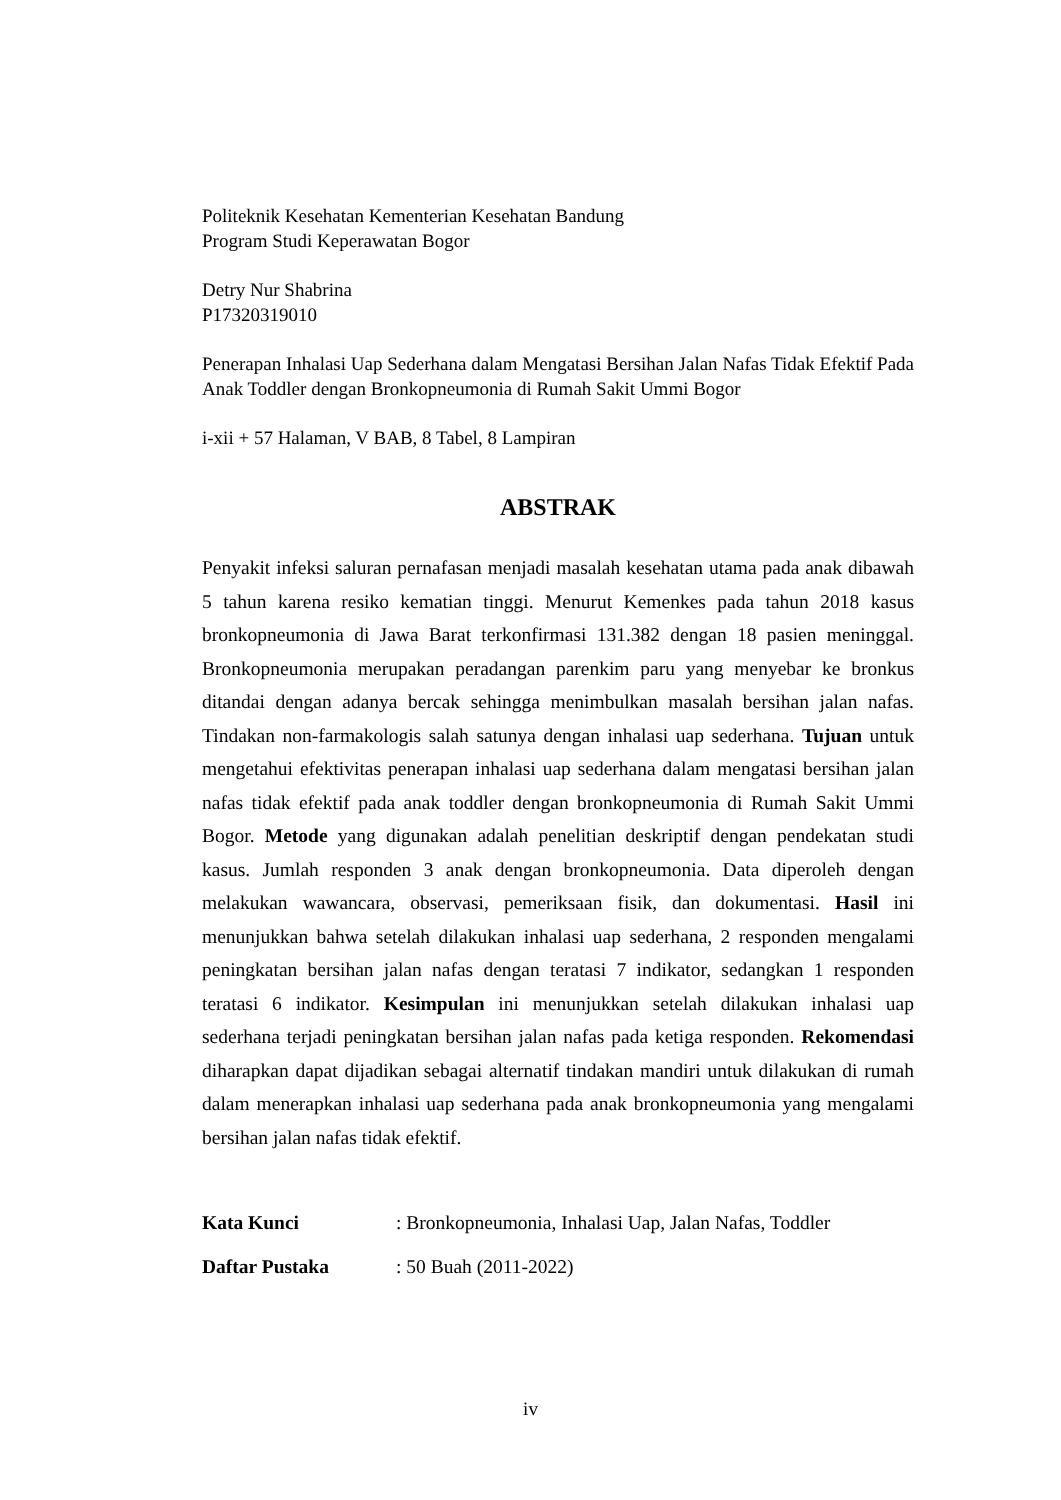Politeknik Kesehatan Kementerian Kesehatan Bandung
Program Studi Keperawatan Bogor
Detry Nur Shabrina
P17320319010
Penerapan Inhalasi Uap Sederhana dalam Mengatasi Bersihan Jalan Nafas Tidak Efektif Pada Anak Toddler dengan Bronkopneumonia di Rumah Sakit Ummi Bogor
i-xii + 57 Halaman, V BAB, 8 Tabel, 8 Lampiran
ABSTRAK
Penyakit infeksi saluran pernafasan menjadi masalah kesehatan utama pada anak dibawah 5 tahun karena resiko kematian tinggi. Menurut Kemenkes pada tahun 2018 kasus bronkopneumonia di Jawa Barat terkonfirmasi 131.382 dengan 18 pasien meninggal. Bronkopneumonia merupakan peradangan parenkim paru yang menyebar ke bronkus ditandai dengan adanya bercak sehingga menimbulkan masalah bersihan jalan nafas. Tindakan non-farmakologis salah satunya dengan inhalasi uap sederhana. Tujuan untuk mengetahui efektivitas penerapan inhalasi uap sederhana dalam mengatasi bersihan jalan nafas tidak efektif pada anak toddler dengan bronkopneumonia di Rumah Sakit Ummi Bogor. Metode yang digunakan adalah penelitian deskriptif dengan pendekatan studi kasus. Jumlah responden 3 anak dengan bronkopneumonia. Data diperoleh dengan melakukan wawancara, observasi, pemeriksaan fisik, dan dokumentasi. Hasil ini menunjukkan bahwa setelah dilakukan inhalasi uap sederhana, 2 responden mengalami peningkatan bersihan jalan nafas dengan teratasi 7 indikator, sedangkan 1 responden teratasi 6 indikator. Kesimpulan ini menunjukkan setelah dilakukan inhalasi uap sederhana terjadi peningkatan bersihan jalan nafas pada ketiga responden. Rekomendasi diharapkan dapat dijadikan sebagai alternatif tindakan mandiri untuk dilakukan di rumah dalam menerapkan inhalasi uap sederhana pada anak bronkopneumonia yang mengalami bersihan jalan nafas tidak efektif.
| Kata Kunci | : Bronkopneumonia, Inhalasi Uap, Jalan Nafas, Toddler |
| Daftar Pustaka | : 50 Buah (2011-2022) |
iv